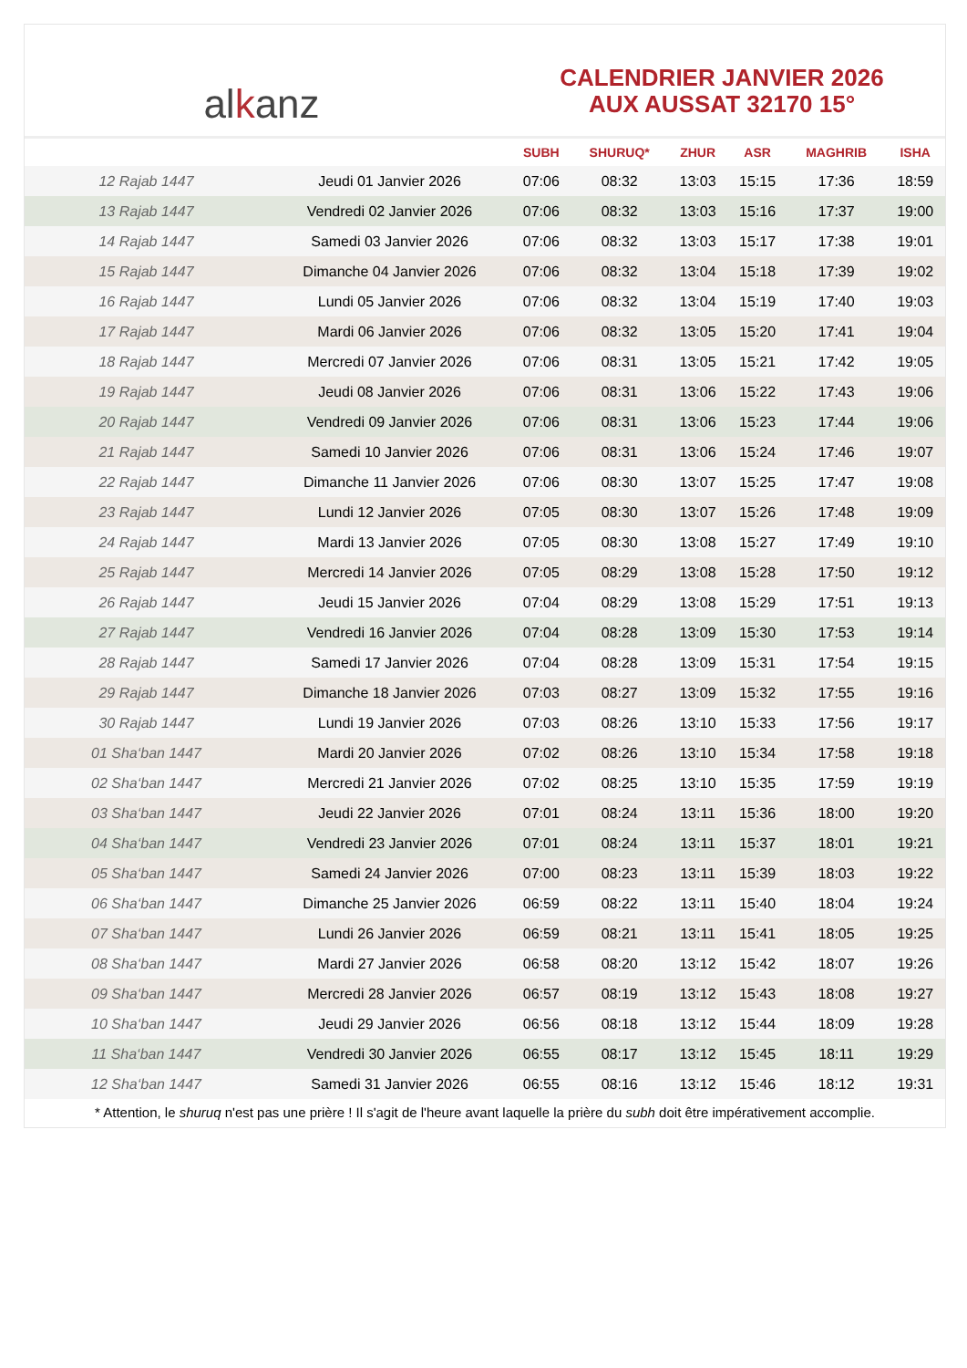al k anz
CALENDRIER JANVIER 2026
AUX AUSSAT 32170 15°
| | | SUBH | SHURUQ* | ZHUR | ASR | MAGHRIB | ISHA |
| --- | --- | --- | --- | --- | --- | --- | --- |
| 12 Rajab 1447 | Jeudi 01 Janvier 2026 | 07:06 | 08:32 | 13:03 | 15:15 | 17:36 | 18:59 |
| 13 Rajab 1447 | Vendredi 02 Janvier 2026 | 07:06 | 08:32 | 13:03 | 15:16 | 17:37 | 19:00 |
| 14 Rajab 1447 | Samedi 03 Janvier 2026 | 07:06 | 08:32 | 13:03 | 15:17 | 17:38 | 19:01 |
| 15 Rajab 1447 | Dimanche 04 Janvier 2026 | 07:06 | 08:32 | 13:04 | 15:18 | 17:39 | 19:02 |
| 16 Rajab 1447 | Lundi 05 Janvier 2026 | 07:06 | 08:32 | 13:04 | 15:19 | 17:40 | 19:03 |
| 17 Rajab 1447 | Mardi 06 Janvier 2026 | 07:06 | 08:32 | 13:05 | 15:20 | 17:41 | 19:04 |
| 18 Rajab 1447 | Mercredi 07 Janvier 2026 | 07:06 | 08:31 | 13:05 | 15:21 | 17:42 | 19:05 |
| 19 Rajab 1447 | Jeudi 08 Janvier 2026 | 07:06 | 08:31 | 13:06 | 15:22 | 17:43 | 19:06 |
| 20 Rajab 1447 | Vendredi 09 Janvier 2026 | 07:06 | 08:31 | 13:06 | 15:23 | 17:44 | 19:06 |
| 21 Rajab 1447 | Samedi 10 Janvier 2026 | 07:06 | 08:31 | 13:06 | 15:24 | 17:46 | 19:07 |
| 22 Rajab 1447 | Dimanche 11 Janvier 2026 | 07:06 | 08:30 | 13:07 | 15:25 | 17:47 | 19:08 |
| 23 Rajab 1447 | Lundi 12 Janvier 2026 | 07:05 | 08:30 | 13:07 | 15:26 | 17:48 | 19:09 |
| 24 Rajab 1447 | Mardi 13 Janvier 2026 | 07:05 | 08:30 | 13:08 | 15:27 | 17:49 | 19:10 |
| 25 Rajab 1447 | Mercredi 14 Janvier 2026 | 07:05 | 08:29 | 13:08 | 15:28 | 17:50 | 19:12 |
| 26 Rajab 1447 | Jeudi 15 Janvier 2026 | 07:04 | 08:29 | 13:08 | 15:29 | 17:51 | 19:13 |
| 27 Rajab 1447 | Vendredi 16 Janvier 2026 | 07:04 | 08:28 | 13:09 | 15:30 | 17:53 | 19:14 |
| 28 Rajab 1447 | Samedi 17 Janvier 2026 | 07:04 | 08:28 | 13:09 | 15:31 | 17:54 | 19:15 |
| 29 Rajab 1447 | Dimanche 18 Janvier 2026 | 07:03 | 08:27 | 13:09 | 15:32 | 17:55 | 19:16 |
| 30 Rajab 1447 | Lundi 19 Janvier 2026 | 07:03 | 08:26 | 13:10 | 15:33 | 17:56 | 19:17 |
| 01 Sha‘ban 1447 | Mardi 20 Janvier 2026 | 07:02 | 08:26 | 13:10 | 15:34 | 17:58 | 19:18 |
| 02 Sha‘ban 1447 | Mercredi 21 Janvier 2026 | 07:02 | 08:25 | 13:10 | 15:35 | 17:59 | 19:19 |
| 03 Sha‘ban 1447 | Jeudi 22 Janvier 2026 | 07:01 | 08:24 | 13:11 | 15:36 | 18:00 | 19:20 |
| 04 Sha‘ban 1447 | Vendredi 23 Janvier 2026 | 07:01 | 08:24 | 13:11 | 15:37 | 18:01 | 19:21 |
| 05 Sha‘ban 1447 | Samedi 24 Janvier 2026 | 07:00 | 08:23 | 13:11 | 15:39 | 18:03 | 19:22 |
| 06 Sha‘ban 1447 | Dimanche 25 Janvier 2026 | 06:59 | 08:22 | 13:11 | 15:40 | 18:04 | 19:24 |
| 07 Sha‘ban 1447 | Lundi 26 Janvier 2026 | 06:59 | 08:21 | 13:11 | 15:41 | 18:05 | 19:25 |
| 08 Sha‘ban 1447 | Mardi 27 Janvier 2026 | 06:58 | 08:20 | 13:12 | 15:42 | 18:07 | 19:26 |
| 09 Sha‘ban 1447 | Mercredi 28 Janvier 2026 | 06:57 | 08:19 | 13:12 | 15:43 | 18:08 | 19:27 |
| 10 Sha‘ban 1447 | Jeudi 29 Janvier 2026 | 06:56 | 08:18 | 13:12 | 15:44 | 18:09 | 19:28 |
| 11 Sha‘ban 1447 | Vendredi 30 Janvier 2026 | 06:55 | 08:17 | 13:12 | 15:45 | 18:11 | 19:29 |
| 12 Sha‘ban 1447 | Samedi 31 Janvier 2026 | 06:55 | 08:16 | 13:12 | 15:46 | 18:12 | 19:31 |
* Attention, le shuruq n'est pas une prière ! Il s'agit de l'heure avant laquelle la prière du subh doit être impérativement accomplie.